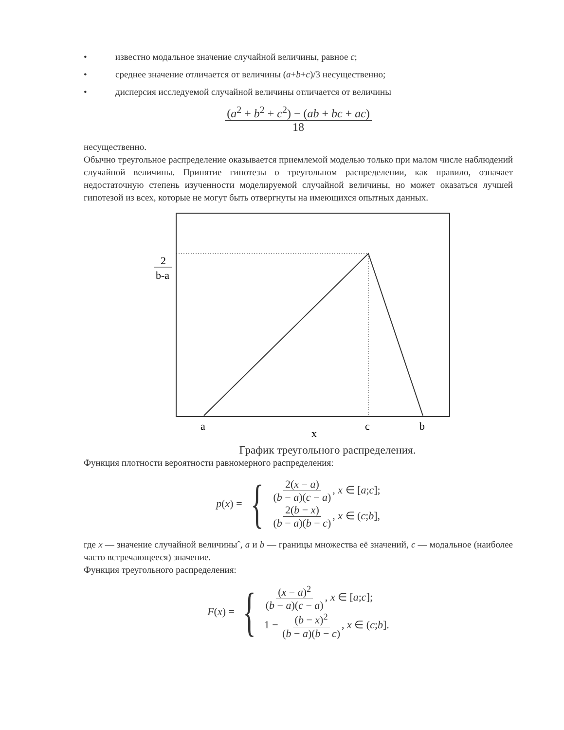• известно модальное значение случайной величины, равное c;
• среднее значение отличается от величины (a+b+c)/3 несущественно;
• дисперсия исследуемой случайной величины отличается от величины
(a<sup>2</sup> + b<sup>2</sup> + c<sup>2</sup>) − (ab + bc + ac) 18
несущественно.
Обычно треугольное распределение оказывается приемлемой моделью только при малом числе наблюдений случайной величины. Принятие гипотезы о треугольном распределении, как правило, означает недостаточную степень изученности моделируемой случайной величины, но может оказаться лучшей гипотезой из всех, которые не могут быть отвергнуты на имеющихся опытных данных.
2
b-a
a
c
b
x
График треугольного распределения.
Функция плотности вероятности равномерного распределения:
p (x) = {
2(x − a) (b − a)(c − a), x ∈ [a;c];
2(b − x) (b − a)(b − c), x ∈ (c;b],
где x — значение случайной величиныˆ, a и b — границы множества её значений, c — модальное (наиболее часто встречающееся) значение.
Функция треугольного распределения:
F (x) = {
(x − a)<sup>2</sup> (b − a)(c − a), x ∈ [a;c];
1 − (b − x)<sup>2</sup> (b − a)(b − c), x ∈ (c;b].